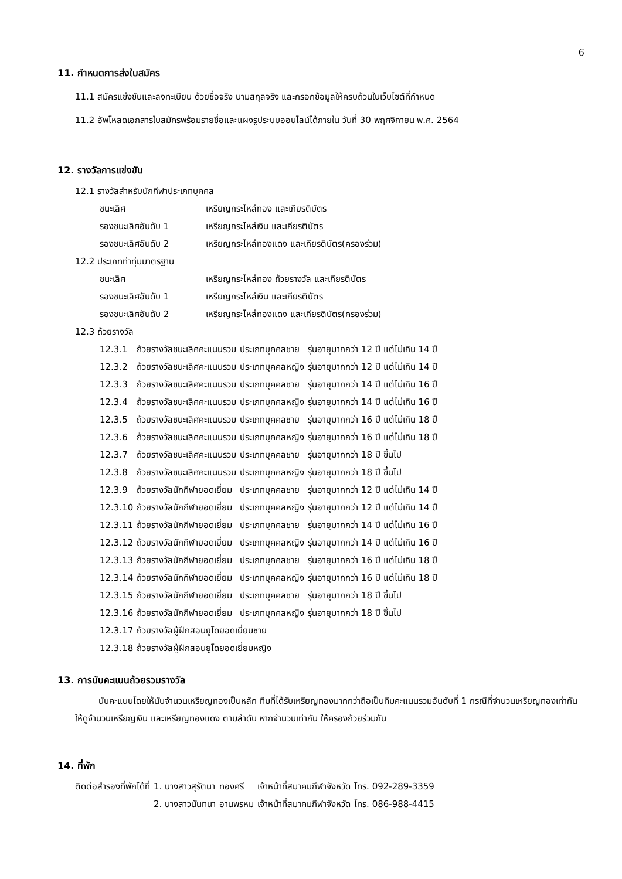6
11. กำหนดการส่งใบสมัคร
11.1 สมัครแข่งขันและลงทะเบียน ด้วยชื่อจริง นามสกุลจริง และกรอกข้อมูลให้ครบถ้วนในเว็บไซต์ที่กำหนด
11.2 อัพโหลดเอกสารใบสมัครพร้อมรายชื่อและแผงรูประบบออนไลน์ได้ภายใน วันที่ 30 พฤศจิกายน พ.ศ. 2564
12. รางวัลการแข่งขัน
12.1 รางวัลสำหรับนักกีฬาประเภทบุคคล
| ชนะเลิศ | เหรียญกระไหล่ทอง และเกียรติบัตร |
| รองชนะเลิศอันดับ 1 | เหรียญกระไหล่เงิน และเกียรติบัตร |
| รองชนะเลิศอันดับ 2 | เหรียญกระไหล่ทองแดง และเกียรติบัตร(ครองร่วม) |
12.2 ประเภทท่าทุ่มมาตรฐาน
| ชนะเลิศ | เหรียญกระไหล่ทอง ถ้วยรางวัล และเกียรติบัตร |
| รองชนะเลิศอันดับ 1 | เหรียญกระไหล่เงิน และเกียรติบัตร |
| รองชนะเลิศอันดับ 2 | เหรียญกระไหล่ทองแดง และเกียรติบัตร(ครองร่วม) |
12.3 ถ้วยรางวัล
| 12.3.1 | ถ้วยรางวัลชนะเลิศคะแนนรวม | ประเภทบุคคลชาย | รุ่นอายุมากกว่า 12 ปี แต่ไม่เกิน 14 ปี |
| 12.3.2 | ถ้วยรางวัลชนะเลิศคะแนนรวม | ประเภทบุคคลหญิง | รุ่นอายุมากกว่า 12 ปี แต่ไม่เกิน 14 ปี |
| 12.3.3 | ถ้วยรางวัลชนะเลิศคะแนนรวม | ประเภทบุคคลชาย | รุ่นอายุมากกว่า 14 ปี แต่ไม่เกิน 16 ปี |
| 12.3.4 | ถ้วยรางวัลชนะเลิศคะแนนรวม | ประเภทบุคคลหญิง | รุ่นอายุมากกว่า 14 ปี แต่ไม่เกิน 16 ปี |
| 12.3.5 | ถ้วยรางวัลชนะเลิศคะแนนรวม | ประเภทบุคคลชาย | รุ่นอายุมากกว่า 16 ปี แต่ไม่เกิน 18 ปี |
| 12.3.6 | ถ้วยรางวัลชนะเลิศคะแนนรวม | ประเภทบุคคลหญิง | รุ่นอายุมากกว่า 16 ปี แต่ไม่เกิน 18 ปี |
| 12.3.7 | ถ้วยรางวัลชนะเลิศคะแนนรวม | ประเภทบุคคลชาย | รุ่นอายุมากกว่า 18 ปี ขึ้นไป |
| 12.3.8 | ถ้วยรางวัลชนะเลิศคะแนนรวม | ประเภทบุคคลหญิง | รุ่นอายุมากกว่า 18 ปี ขึ้นไป |
| 12.3.9 | ถ้วยรางวัลนักกีฬายอดเยี่ยม | ประเภทบุคคลชาย | รุ่นอายุมากกว่า 12 ปี แต่ไม่เกิน 14 ปี |
| 12.3.10 | ถ้วยรางวัลนักกีฬายอดเยี่ยม | ประเภทบุคคลหญิง | รุ่นอายุมากกว่า 12 ปี แต่ไม่เกิน 14 ปี |
| 12.3.11 | ถ้วยรางวัลนักกีฬายอดเยี่ยม | ประเภทบุคคลชาย | รุ่นอายุมากกว่า 14 ปี แต่ไม่เกิน 16 ปี |
| 12.3.12 | ถ้วยรางวัลนักกีฬายอดเยี่ยม | ประเภทบุคคลหญิง | รุ่นอายุมากกว่า 14 ปี แต่ไม่เกิน 16 ปี |
| 12.3.13 | ถ้วยรางวัลนักกีฬายอดเยี่ยม | ประเภทบุคคลชาย | รุ่นอายุมากกว่า 16 ปี แต่ไม่เกิน 18 ปี |
| 12.3.14 | ถ้วยรางวัลนักกีฬายอดเยี่ยม | ประเภทบุคคลหญิง | รุ่นอายุมากกว่า 16 ปี แต่ไม่เกิน 18 ปี |
| 12.3.15 | ถ้วยรางวัลนักกีฬายอดเยี่ยม | ประเภทบุคคลชาย | รุ่นอายุมากกว่า 18 ปี ขึ้นไป |
| 12.3.16 | ถ้วยรางวัลนักกีฬายอดเยี่ยม | ประเภทบุคคลหญิง | รุ่นอายุมากกว่า 18 ปี ขึ้นไป |
| 12.3.17 | ถ้วยรางวัลผู้ฝึกสอนยูโดยอดเยี่ยมชาย | | |
| 12.3.18 | ถ้วยรางวัลผู้ฝึกสอนยูโดยอดเยี่ยมหญิง | | |
13. การนับคะแนนถ้วยรวมรางวัล
นับคะแนนโดยให้นับจำนวนเหรียญทองเป็นหลัก ทีมที่ได้รับเหรียญทองมากกว่าถือเป็นทีมคะแนนรวมอันดับที่ 1 กรณีที่จำนวนเหรียญทองเท่ากัน ให้ดูจำนวนเหรียญเงิน และเหรียญทองแดง ตามลำดับ หากจำนวนเท่ากัน ให้ครองถ้วยร่วมกัน
14. ที่พัก
| ติดต่อสำรองที่พักได้ที่ | 1. นางสาวสุรัตนา | ทองศรี | เจ้าหน้าที่สมาคมกีฬาจังหวัด | โทร. 092-289-3359 |
| | 2. นางสาวนันทนา | อานพรหม | เจ้าหน้าที่สมาคมกีฬาจังหวัด | โทร. 086-988-4415 |